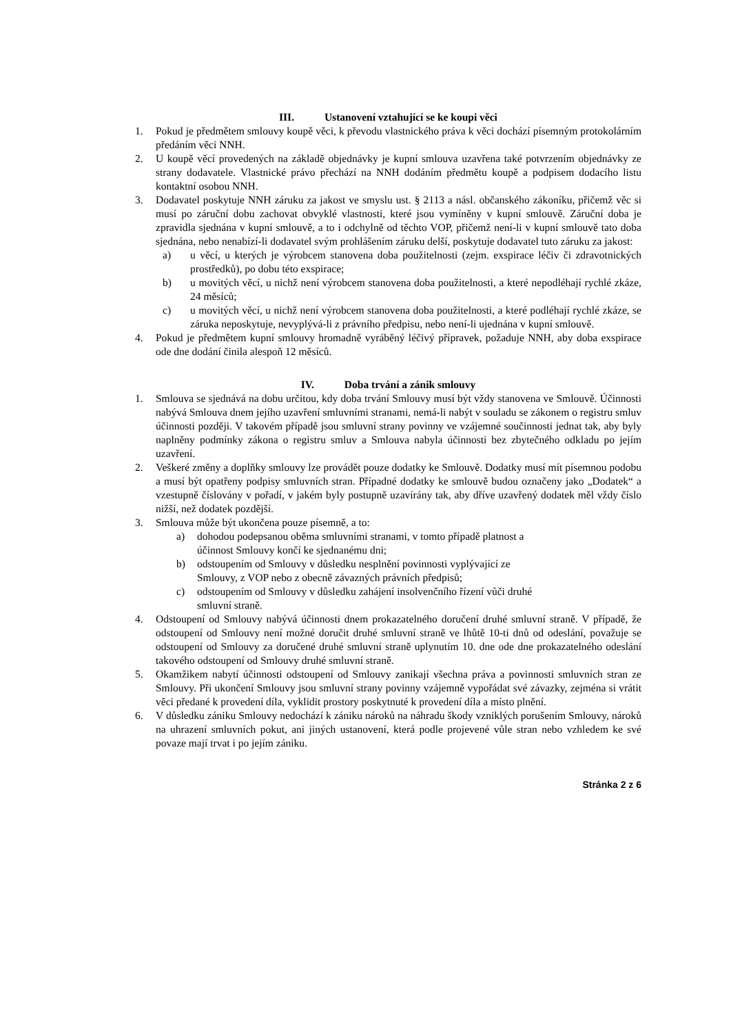III. Ustanovení vztahující se ke koupi věci
1. Pokud je předmětem smlouvy koupě věci, k převodu vlastnického práva k věci dochází písemným protokolárním předáním věci NNH.
2. U koupě věcí provedených na základě objednávky je kupní smlouva uzavřena také potvrzením objednávky ze strany dodavatele. Vlastnické právo přechází na NNH dodáním předmětu koupě a podpisem dodacího listu kontaktní osobou NNH.
3. Dodavatel poskytuje NNH záruku za jakost ve smyslu ust. § 2113 a násl. občanského zákoníku, přičemž věc si musí po záruční dobu zachovat obvyklé vlastnosti, které jsou vymíněny v kupní smlouvě. Záruční doba je zpravidla sjednána v kupní smlouvě, a to i odchylně od těchto VOP, přičemž není-li v kupní smlouvě tato doba sjednána, nebo nenabízí-li dodavatel svým prohlášením záruku delší, poskytuje dodavatel tuto záruku za jakost:
a) u věcí, u kterých je výrobcem stanovena doba použitelnosti (zejm. exspirace léčiv či zdravotnických prostředků), po dobu této exspirace;
b) u movitých věcí, u nichž není výrobcem stanovena doba použitelnosti, a které nepodléhají rychlé zkáze, 24 měsíců;
c) u movitých věcí, u nichž není výrobcem stanovena doba použitelnosti, a které podléhají rychlé zkáze, se záruka neposkytuje, nevyplývá-li z právního předpisu, nebo není-li ujednána v kupní smlouvě.
4. Pokud je předmětem kupní smlouvy hromadně vyráběný léčivý přípravek, požaduje NNH, aby doba exspirace ode dne dodání činila alespoň 12 měsíců.
IV. Doba trvání a zánik smlouvy
1. Smlouva se sjednává na dobu určitou, kdy doba trvání Smlouvy musí být vždy stanovena ve Smlouvě. Účinnosti nabývá Smlouva dnem jejího uzavření smluvními stranami, nemá-li nabýt v souladu se zákonem o registru smluv účinnosti později. V takovém případě jsou smluvní strany povinny ve vzájemné součinnosti jednat tak, aby byly naplněny podmínky zákona o registru smluv a Smlouva nabyla účinnosti bez zbytečného odkladu po jejím uzavření.
2. Veškeré změny a doplňky smlouvy lze provádět pouze dodatky ke Smlouvě. Dodatky musí mít písemnou podobu a musí být opatřeny podpisy smluvních stran. Případné dodatky ke smlouvě budou označeny jako „Dodatek“ a vzestupně číslovány v pořadí, v jakém byly postupně uzavírány tak, aby dříve uzavřený dodatek měl vždy číslo nižší, než dodatek pozdější.
3. Smlouva může být ukončena pouze písemně, a to:
a) dohodou podepsanou oběma smluvními stranami, v tomto případě platnost a účinnost Smlouvy končí ke sjednanému dni;
b) odstoupením od Smlouvy v důsledku nesplnění povinnosti vyplývající ze Smlouvy, z VOP nebo z obecně závazných právních předpisů;
c) odstoupením od Smlouvy v důsledku zahájení insolvenčního řízení vůči druhé smluvní straně.
4. Odstoupení od Smlouvy nabývá účinnosti dnem prokazatelného doručení druhé smluvní straně. V případě, že odstoupení od Smlouvy není možné doručit druhé smluvní straně ve lhůtě 10-ti dnů od odeslání, považuje se odstoupení od Smlouvy za doručené druhé smluvní straně uplynutím 10. dne ode dne prokazatelného odeslání takového odstoupení od Smlouvy druhé smluvní straně.
5. Okamžikem nabytí účinnosti odstoupení od Smlouvy zanikají všechna práva a povinnosti smluvních stran ze Smlouvy. Při ukončení Smlouvy jsou smluvní strany povinny vzájemně vypořádat své závazky, zejména si vrátit věci předané k provedení díla, vyklidit prostory poskytnuté k provedení díla a místo plnění.
6. V důsledku zániku Smlouvy nedochází k zániku nároků na náhradu škody vzniklých porušením Smlouvy, nároků na uhrazení smluvních pokut, ani jiných ustanovení, která podle projevené vůle stran nebo vzhledem ke své povaze mají trvat i po jejím zániku.
Stránka 2 z 6